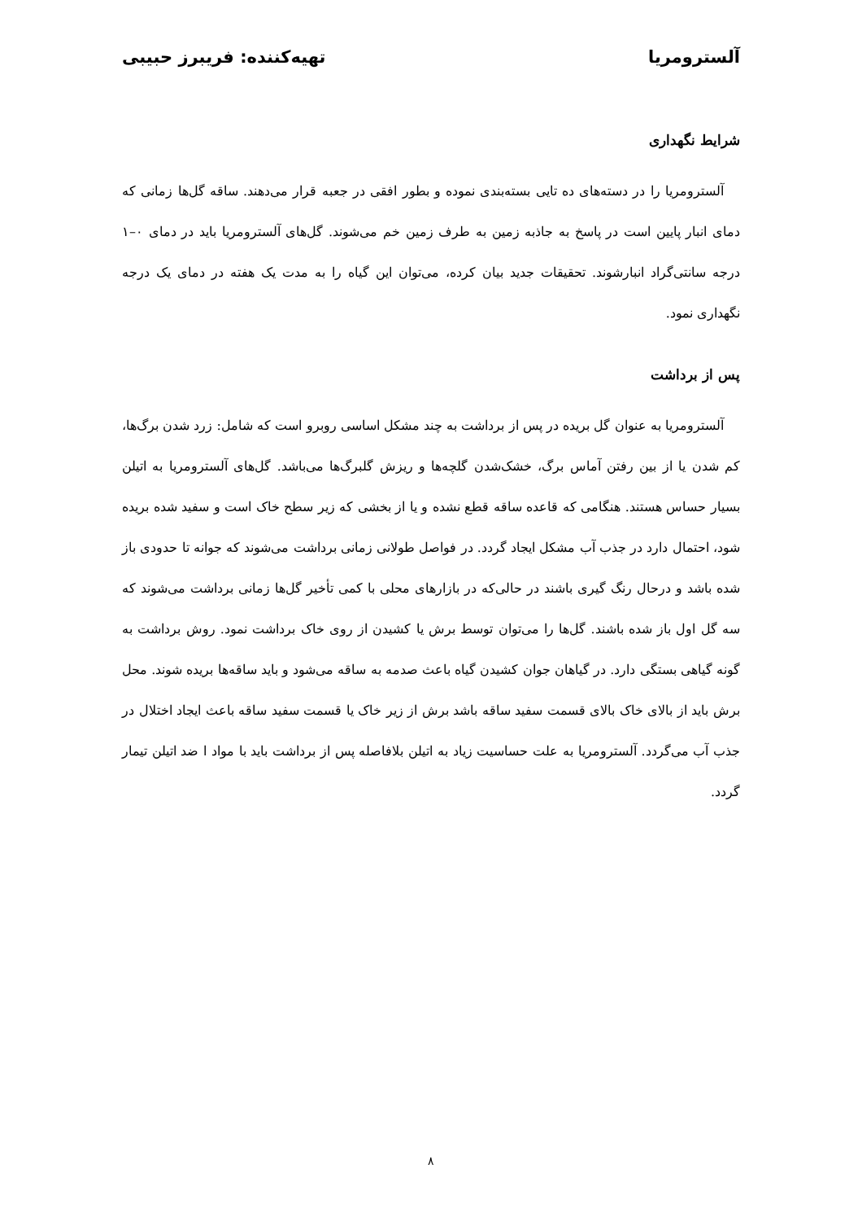آلسترومریا تهیه‌کننده: فریبرز حبیبی
شرایط نگهداری
آلسترومریا را در دسته‌های ده تایی بسته‌بندی نموده و بطور افقی در جعبه قرار می‌دهند. ساقه گل‌ها زمانی که دمای انبار پایین است در پاسخ به جاذبه زمین به طرف زمین خم می‌شوند. گل‌های آلسترومریا باید در دمای ۰–۱ درجه سانتی‌گراد انبارشوند. تحقیقات جدید بیان کرده، می‌توان این گیاه را به مدت یک هفته در دمای یک درجه نگهداری نمود.
پس از برداشت
آلسترومریا به عنوان گل بریده در پس از برداشت به چند مشکل اساسی روبرو است که شامل: زرد شدن برگ‌ها، کم شدن یا از بین رفتن آماس برگ، خشک‌شدن گلچه‌ها و ریزش گلبرگ‌ها می‌باشد. گل‌های آلسترومریا به اتیلن بسیار حساس هستند. هنگامی که قاعده ساقه قطع نشده و یا از بخشی که زیر سطح خاک است و سفید شده بریده شود، احتمال دارد در جذب آب مشکل ایجاد گردد. در فواصل طولانی زمانی برداشت می‌شوند که جوانه تا حدودی باز شده باشد و درحال رنگ گیری باشند در حالی‌که در بازارهای محلی با کمی تأخیر گل‌ها زمانی برداشت می‌شوند که سه گل اول باز شده باشند. گل‌ها را می‌توان توسط برش یا کشیدن از روی خاک برداشت نمود. روش برداشت به گونه گیاهی بستگی دارد. در گیاهان جوان کشیدن گیاه باعث صدمه به ساقه می‌شود و باید ساقه‌ها بریده شوند. محل برش باید از بالای خاک بالای قسمت سفید ساقه باشد برش از زیر خاک یا قسمت سفید ساقه باعث ایجاد اختلال در جذب آب می‌گردد. آلسترومریا به علت حساسیت زیاد به اتیلن بلافاصله پس از برداشت باید با مواد ا ضد اتیلن تیمار گردد.
۸